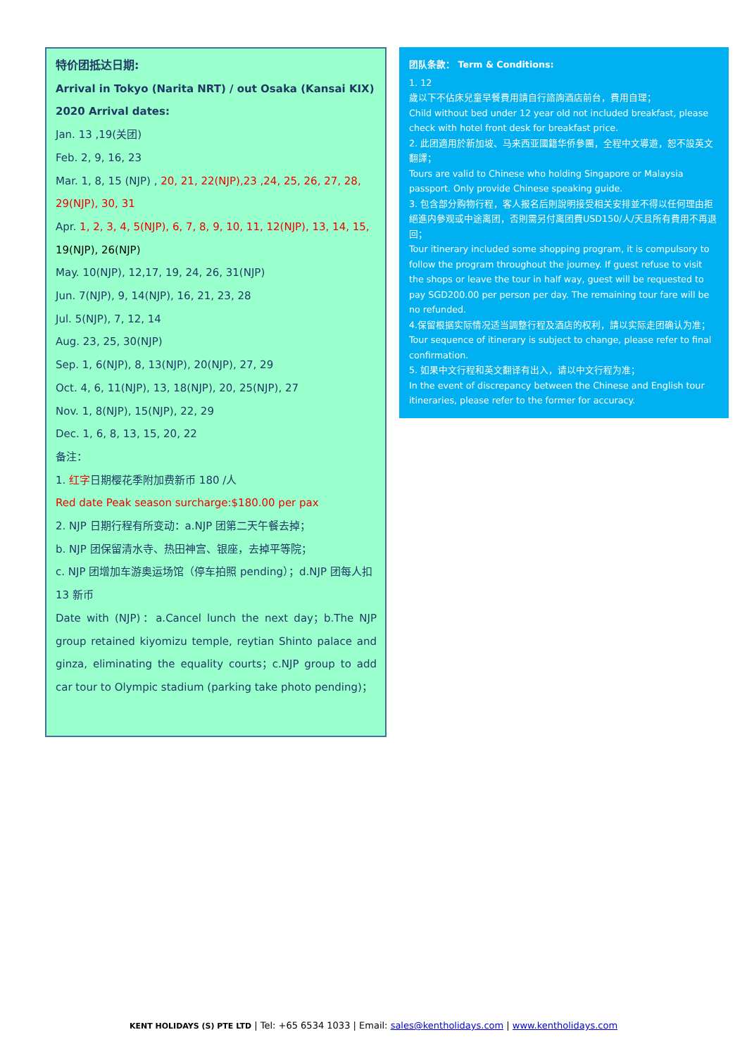特价团抵达日期:
Arrival in Tokyo (Narita NRT) / out Osaka (Kansai KIX)
2020 Arrival dates:
Jan. 13 ,19(关团)
Feb. 2, 9, 16, 23
Mar. 1, 8, 15 (NJP) , 20, 21, 22(NJP),23 ,24, 25, 26, 27, 28, 29(NJP), 30, 31
Apr. 1, 2, 3, 4, 5(NJP), 6, 7, 8, 9, 10, 11, 12(NJP), 13, 14, 15, 19(NJP), 26(NJP)
May. 10(NJP), 12,17, 19, 24, 26, 31(NJP)
Jun. 7(NJP), 9, 14(NJP), 16, 21, 23, 28
Jul. 5(NJP), 7, 12, 14
Aug. 23, 25, 30(NJP)
Sep. 1, 6(NJP), 8, 13(NJP), 20(NJP), 27, 29
Oct. 4, 6, 11(NJP), 13, 18(NJP), 20, 25(NJP), 27
Nov. 1, 8(NJP), 15(NJP), 22, 29
Dec. 1, 6, 8, 13, 15, 20, 22
备注：
1. 红字日期樱花季附加费新币 180 /人
Red date Peak season surcharge:$180.00 per pax
2. NJP 日期行程有所变动：a.NJP 团第二天午餐去掉；
b. NJP 团保留清水寺、热田神宫、银座，去掉平等院；
c. NJP 团增加车游奥运场馆（停车拍照 pending）；d.NJP 团每人扣 13 新币
Date with (NJP)：a.Cancel lunch the next day；b.The NJP group retained kiyomizu temple, reytian Shinto palace and ginza, eliminating the equality courts；c.NJP group to add car tour to Olympic stadium (parking take photo pending)；
团队条款： Term & Conditions:
1. 12
歲以下不佔床兒童早餐費用請自行諮詢酒店前台，費用自理；
Child without bed under 12 year old not included breakfast, please check with hotel front desk for breakfast price.
2. 此团適用於新加坡、马来西亚國籍华侨參團，全程中文導遊，恕不設英文翻譯；
Tours are valid to Chinese who holding Singapore or Malaysia passport. Only provide Chinese speaking guide.
3. 包含部分购物行程，客人报名后則說明接受相关安排並不得以任何理由拒絕進内參观或中途离团，否則需另付离团費USD150/人/天且所有費用不再退回；
Tour itinerary included some shopping program, it is compulsory to follow the program throughout the journey. If guest refuse to visit the shops or leave the tour in half way, guest will be requested to pay SGD200.00 per person per day. The remaining tour fare will be no refunded.
4.保留根据实际情况适当調整行程及酒店的权利，請以实际走团确认为准；
Tour sequence of itinerary is subject to change, please refer to final confirmation.
5. 如果中文行程和英文翻译有出入，请以中文行程为准；
In the event of discrepancy between the Chinese and English tour itineraries, please refer to the former for accuracy.
KENT HOLIDAYS (S) PTE LTD | Tel: +65 6534 1033 | Email: sales@kentholidays.com | www.kentholidays.com